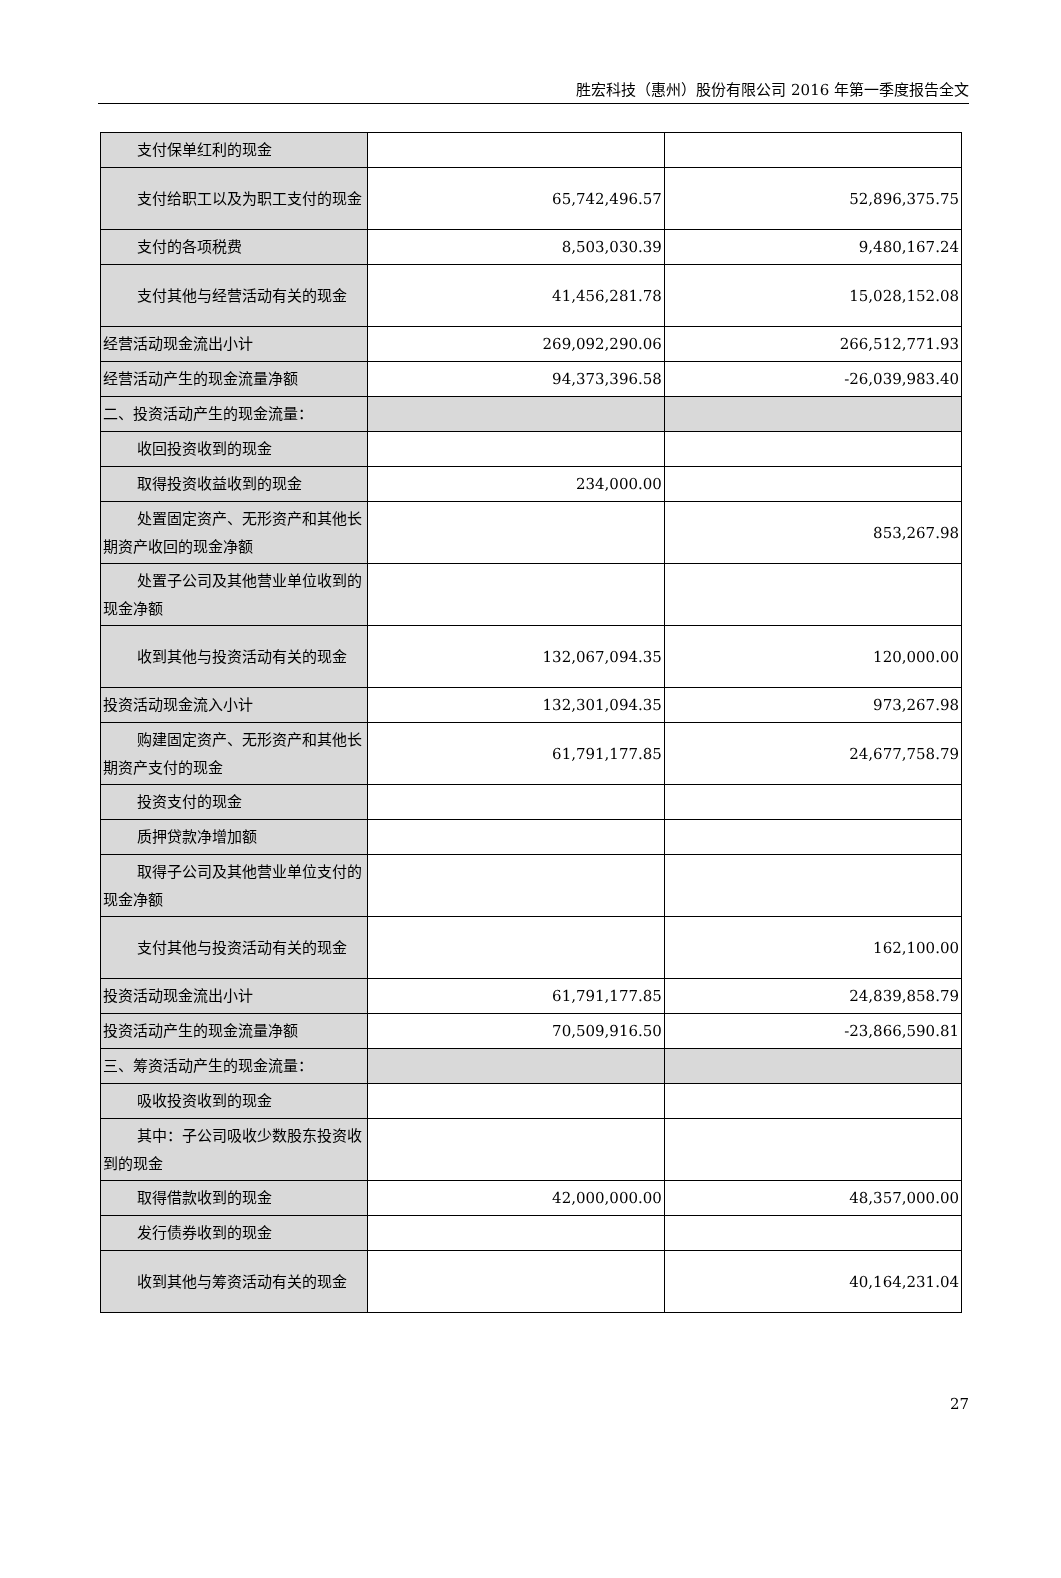胜宏科技（惠州）股份有限公司 2016 年第一季度报告全文
| 支付保单红利的现金 | | |
| 支付给职工以及为职工支付的 现金 | 65,742,496.57 | 52,896,375.75 |
| 支付的各项税费 | 8,503,030.39 | 9,480,167.24 |
| 支付其他与经营活动有关的现 金 | 41,456,281.78 | 15,028,152.08 |
| 经营活动现金流出小计 | 269,092,290.06 | 266,512,771.93 |
| 经营活动产生的现金流量净额 | 94,373,396.58 | -26,039,983.40 |
| 二、投资活动产生的现金流量： | | |
| 收回投资收到的现金 | | |
| 取得投资收益收到的现金 | 234,000.00 | |
| 处置固定资产、无形资产和其他 长期资产收回的现金净额 | | 853,267.98 |
| 处置子公司及其他营业单位收 到的现金净额 | | |
| 收到其他与投资活动有关的现 金 | 132,067,094.35 | 120,000.00 |
| 投资活动现金流入小计 | 132,301,094.35 | 973,267.98 |
| 购建固定资产、无形资产和其他 长期资产支付的现金 | 61,791,177.85 | 24,677,758.79 |
| 投资支付的现金 | | |
| 质押贷款净增加额 | | |
| 取得子公司及其他营业单位支 付的现金净额 | | |
| 支付其他与投资活动有关的现 金 | | 162,100.00 |
| 投资活动现金流出小计 | 61,791,177.85 | 24,839,858.79 |
| 投资活动产生的现金流量净额 | 70,509,916.50 | -23,866,590.81 |
| 三、筹资活动产生的现金流量： | | |
| 吸收投资收到的现金 | | |
| 其中：子公司吸收少数股东投资 收到的现金 | | |
| 取得借款收到的现金 | 42,000,000.00 | 48,357,000.00 |
| 发行债券收到的现金 | | |
| 收到其他与筹资活动有关的现 金 | | 40,164,231.04 |
27